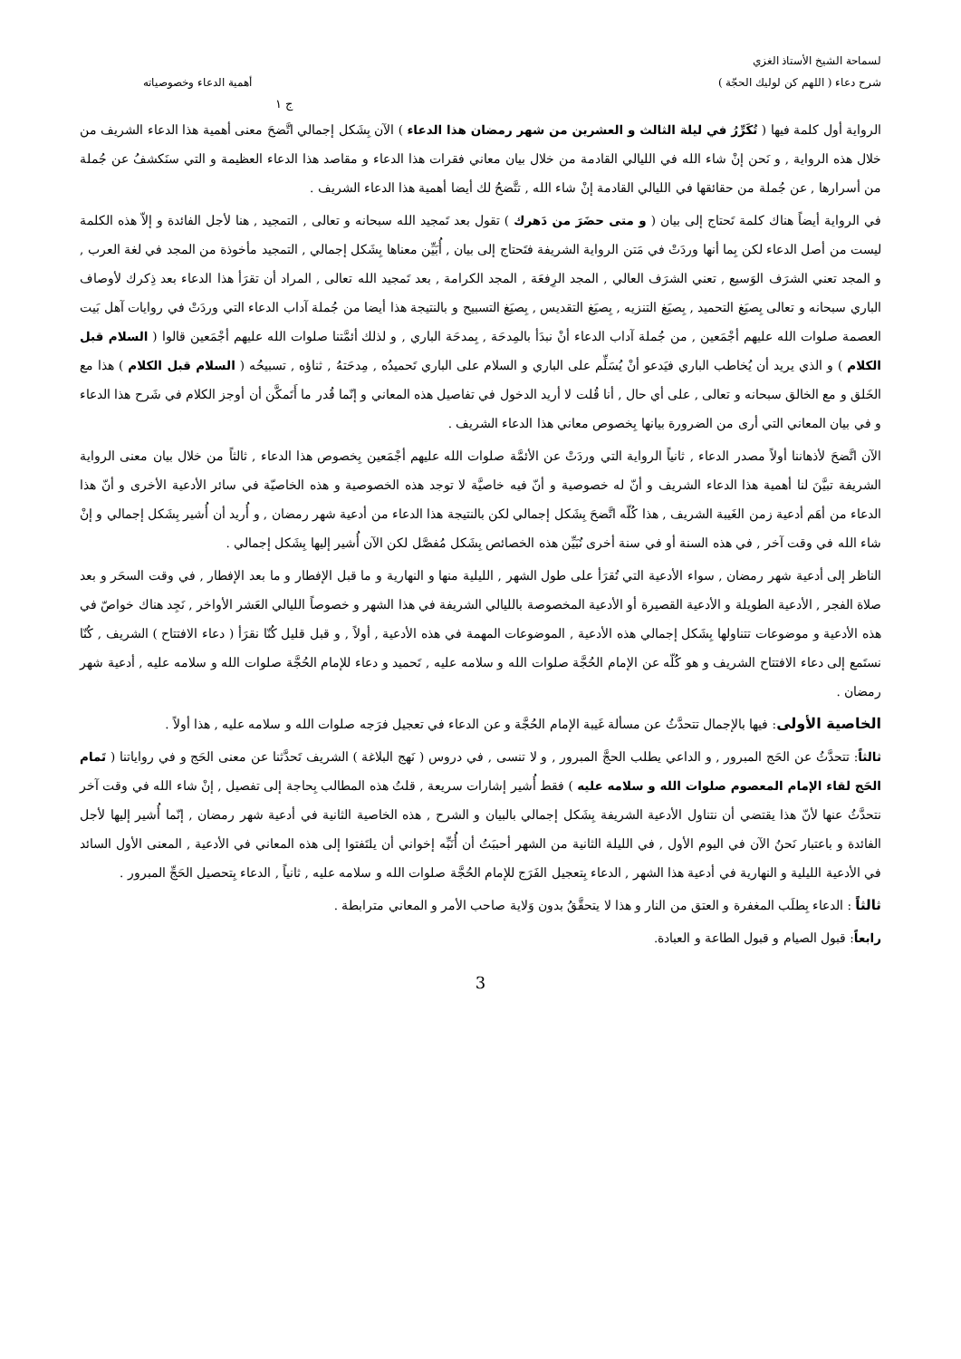لسماحة الشيخ الأستاذ الغزي
شرح دعاء ( اللهم كن لوليك الحجّة ) أهمية الدعاء وخصوصياته
ج ١
الرواية أول كلمة فيها ( تُكَرِّرُ في ليلة الثالث و العشرين من شهر رمضان هذا الدعاء ) الآن بِشَكل إجمالي اتَّضحَ معنى أهمية هذا الدعاء الشريف من خلال هذه الرواية , و نَحن إنْ شاء الله في الليالي القادمة من خلال بيان معاني فقرات هذا الدعاء و مقاصد هذا الدعاء العظيمة و التي سنَكشفُ عن جُملة من أسرارها , عن جُملة من حقائقها في الليالي القادمة إنْ شاء الله , تتَّضحُ لك أيضا أهمية هذا الدعاء الشريف .
في الرواية أيضاً هناك كلمة تَحتاج إلى بيان ( و متى حضَرَ من دَهرك ) تقول بعد تَمجيد الله سبحانه و تعالى , التمجيد , هنا لأجل الفائدة و إلاّ هذه الكلمة ليست من أصل الدعاء لكن بِما أنها وردَتْ في مَتن الرواية الشريفة فتَحتاج إلى بيان , أُبَيِّن معناها بِشَكل إجمالي , التمجيد مأخوذة من المجد في لغة العرب , و المجد تعني الشرَف الوَسيع , تعني الشرَف العالي , المجد الرِفعَة , المجد الكرامة , بعد تَمجيد الله تعالى , المراد أن تقرَأ هذا الدعاء بعد ذِكرك لأوصاف الباري سبحانه و تعالى بِصيَغ التحميد , بِصيَغ التنزيه , بِصيَغ التقديس , بِصيَغ التسبيح و بالنتيجة هذا أيضا من جُملة آداب الدعاء التي وردَتْ في روايات آهل بَيت العصمة صلوات الله عليهم أجْمَعين , من جُملة آداب الدعاء أنْ نبدَأ بالمِدحَة , بِمدحَة الباري , و لذلك أئمَّتنا صلوات الله عليهم أجْمَعين قالوا ( السلام قبل الكلام ) و الذي يريد أن يُخاطب الباري فيَدعو أنْ يُسَلِّم على الباري و السلام على الباري تَحميدُه , مِدحَتهُ , ثناؤه , تسبيحُه ( السلام قبل الكلام ) هذا مع الخَلق و مع الخالق سبحانه و تعالى , على أي حال , أنا قُلت لا أريد الدخول في تفاصيل هذه المعاني و إنّما قُدر ما أَتَمكَّن أن أوجز الكلام في شَرح هذا الدعاء و في بيان المعاني التي أرى من الضرورة بيانها بِخصوص معاني هذا الدعاء الشريف .
الآن اتَّضحَ لأذهاننا أولاً مصدر الدعاء , ثانياً الرواية التي وردَتْ عن الأئمَّة صلوات الله عليهم أجْمَعين بِخصوص هذا الدعاء , ثالثاً من خلال بيان معنى الرواية الشريفة تبيَّنَ لنا أهمية هذا الدعاء الشريف و أنّ له خصوصية و أنّ فيه خاصيَّة لا توجد هذه الخصوصية و هذه الخاصيّة في سائر الأدعية الأخرى و أنّ هذا الدعاء من أهَم أدعية زمن الغَيبة الشريف , هذا كُلّه اتَّضحَ بِشَكل إجمالي لكن بالنتيجة هذا الدعاء من أدعية شهر رمضان , و أُريد أن أُشير بِشَكل إجمالي و إنْ شاء الله في وقت آخر , في هذه السنة أو في سنة أخرى نُبَيِّن هذه الخصائص بِشَكل مُفصَّل لكن الآن أُشير إليها بِشَكل إجمالي .
الناظر إلى أدعية شهر رمضان , سواء الأدعية التي تُقرَأ على طول الشهر , الليلية منها و النهارية و ما قبل الإفطار و ما بعد الإفطار , في وقت السحَر و بعد صلاة الفجر , الأدعية الطويلة و الأدعية القصيرة أو الأدعية المخصوصة بالليالي الشريفة في هذا الشهر و خصوصاً الليالي العَشر الأواخر , نَجِد هناك خواصّ في هذه الأدعية و موضوعات تتناولها بِشَكل إجمالي هذه الأدعية , الموضوعات المهمة في هذه الأدعية , أولاً , و قبل قليل كُنّا نقرَأ ( دعاء الافتتاح ) الشريف , كُنّا نستَمع إلى دعاء الافتتاح الشريف و هو كُلّه عن الإمام الحُجَّة صلوات الله و سلامه عليه , تَحميد و دعاء للإمام الحُجَّة صلوات الله و سلامه عليه , أدعية شهر رمضان .
الخاصية الأولى: فيها بالإجمال تتحدَّثُ عن مسألة غَيبة الإمام الحُجَّة و عن الدعاء في تعجيل فرَجه صلوات الله و سلامه عليه , هذا أولاً .
ثالثاً: تتحدَّثُ عن الحَج المبرور , و الداعي يطلب الحجَّ المبرور , و لا تنسى , في دروس ( نَهج البلاغة ) الشريف تَحدَّثنا عن معنى الحَج و في رواياتنا ( تَمام الحَج لقاء الإمام المعصوم صلوات الله و سلامه عليه ) فقط أُشير إشارات سريعة , قلتُ هذه المطالب بِحاجة إلى تفصيل , إنْ شاء الله في وقت آخر نتحدَّثُ عنها لأنّ هذا يقتضي أن نتناول الأدعية الشريفة بِشَكل إجمالي بالبيان و الشرح , هذه الخاصية الثانية في أدعية شهر رمضان , إنّما أُشير إليها لأجل الفائدة و باعتبار نَحنُ الآن في اليوم الأول , في الليلة الثانية من الشهر أحببَتُ أن أُنَبِّه إخواني أن يلتَفتوا إلى هذه المعاني في الأدعية , المعنى الأول السائد في الأدعية الليلية و النهارية في أدعية هذا الشهر , الدعاء بِتعجيل الفَرَج للإمام الحُجَّة صلوات الله و سلامه عليه , ثانياً , الدعاء بِتحصيل الحَجِّ المبرور .
ثالثاً : الدعاء بِطلَب المغفرة و العتق من النار و هذا لا يتحقَّقُ بدون وَلاية صاحب الأمر و المعاني مترابطة .
رابعاً: قبول الصيام و قبول الطاعة و العبادة.
3